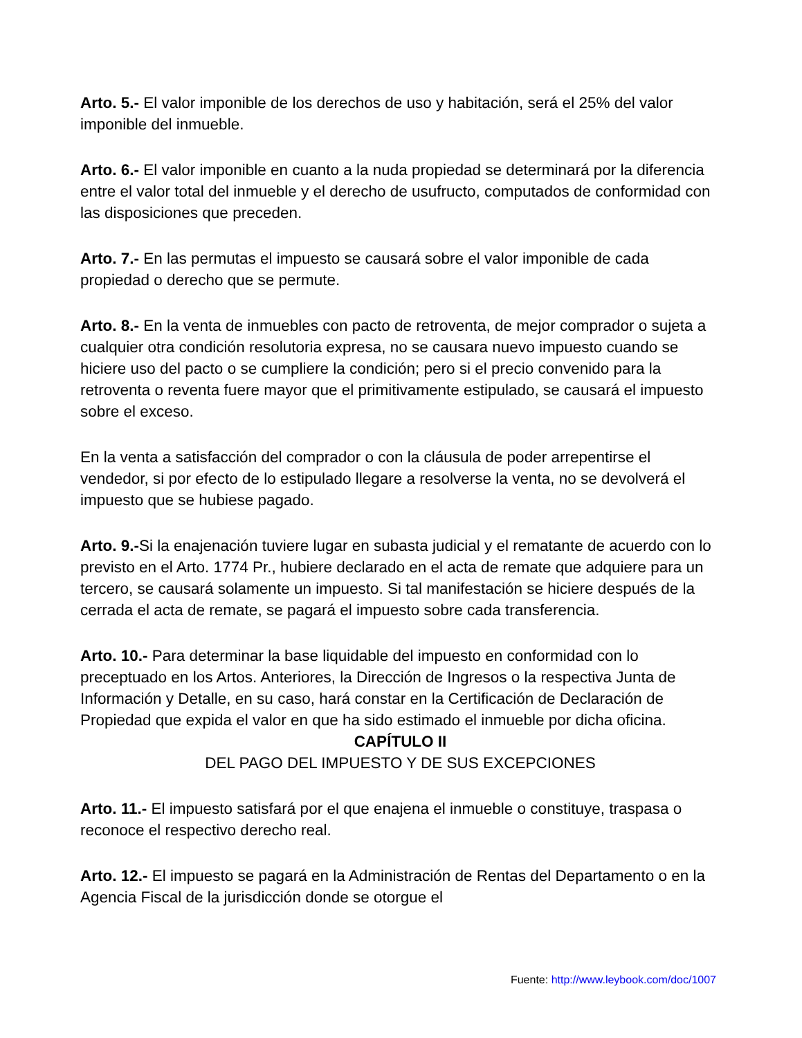Arto. 5.- El valor imponible de los derechos de uso y habitación, será el 25% del valor imponible del inmueble.
Arto. 6.- El valor imponible en cuanto a la nuda propiedad se determinará por la diferencia entre el valor total del inmueble y el derecho de usufructo, computados de conformidad con las disposiciones que preceden.
Arto. 7.- En las permutas el impuesto se causará sobre el valor imponible de cada propiedad o derecho que se permute.
Arto. 8.- En la venta de inmuebles con pacto de retroventa, de mejor comprador o sujeta a cualquier otra condición resolutoria expresa, no se causara nuevo impuesto cuando se hiciere uso del pacto o se cumpliere la condición; pero si el precio convenido para la retroventa o reventa fuere mayor que el primitivamente estipulado, se causará el impuesto sobre el exceso.
En la venta a satisfacción del comprador o con la cláusula de poder arrepentirse el vendedor, si por efecto de lo estipulado llegare a resolverse la venta, no se devolverá el impuesto que se hubiese pagado.
Arto. 9.-Si la enajenación tuviere lugar en subasta judicial y el rematante de acuerdo con lo previsto en el Arto. 1774 Pr., hubiere declarado en el acta de remate que adquiere para un tercero, se causará solamente un impuesto. Si tal manifestación se hiciere después de la cerrada el acta de remate, se pagará el impuesto sobre cada transferencia.
Arto. 10.- Para determinar la base liquidable del impuesto en conformidad con lo preceptuado en los Artos. Anteriores, la Dirección de Ingresos o la respectiva Junta de Información y Detalle, en su caso, hará constar en la Certificación de Declaración de Propiedad que expida el valor en que ha sido estimado el inmueble por dicha oficina.
CAPÍTULO II
DEL PAGO DEL IMPUESTO Y DE SUS EXCEPCIONES
Arto. 11.- El impuesto satisfará por el que enajena el inmueble o constituye, traspasa o reconoce el respectivo derecho real.
Arto. 12.- El impuesto se pagará en la Administración de Rentas del Departamento o en la Agencia Fiscal de la jurisdicción donde se otorgue el
Fuente: http://www.leybook.com/doc/1007